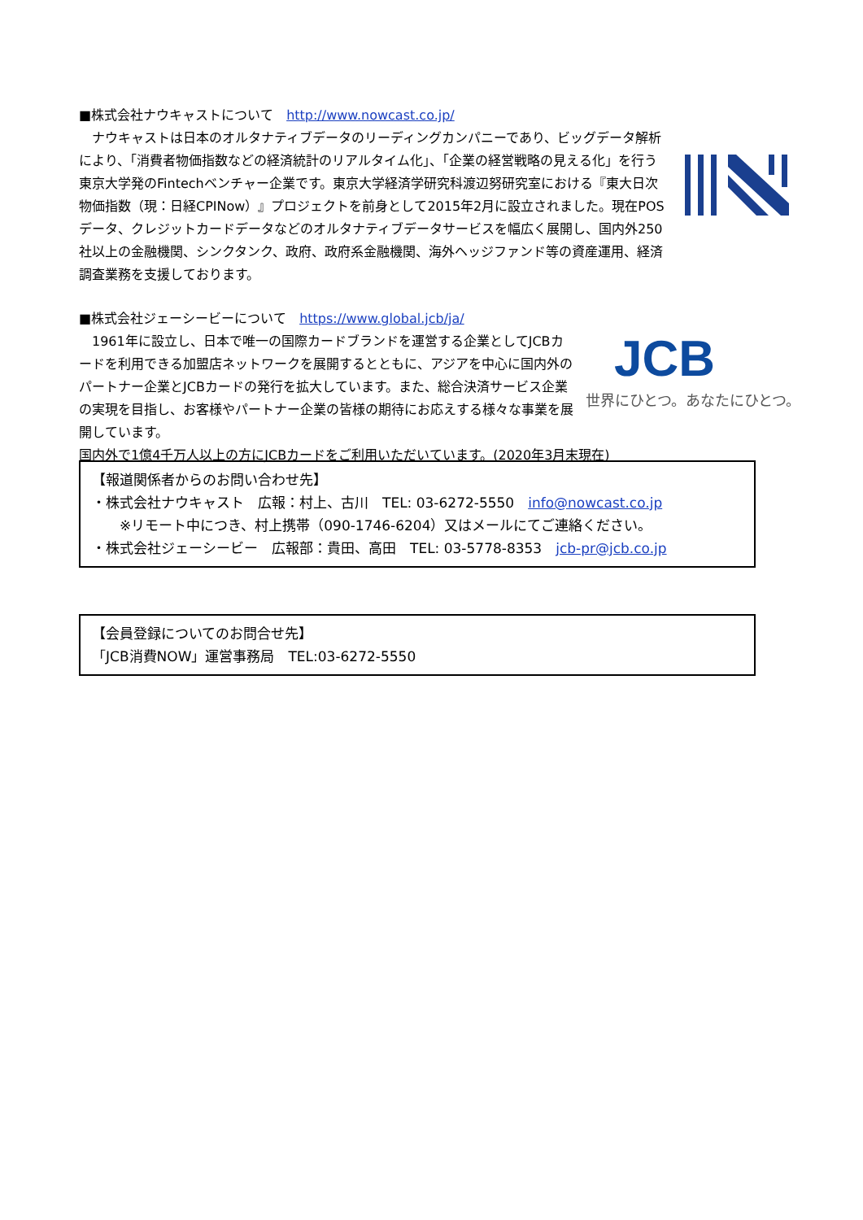■株式会社ナウキャストについて　http://www.nowcast.co.jp/
　ナウキャストは日本のオルタナティブデータのリーディングカンパニーであり、ビッグデータ解析により、「消費者物価指数などの経済統計のリアルタイム化」、「企業の経営戦略の見える化」を行う東京大学発のFintechベンチャー企業です。東京大学経済学研究科渡辺努研究室における『東大日次物価指数（現：日経CPINow）』プロジェクトを前身として2015年2月に設立されました。現在POSデータ、クレジットカードデータなどのオルタナティブデータサービスを幅広く展開し、国内外250社以上の金融機関、シンクタンク、政府、政府系金融機関、海外ヘッジファンド等の資産運用、経済調査業務を支援しております。
■株式会社ジェーシービーについて　https://www.global.jcb/ja/
　1961年に設立し、日本で唯一の国際カードブランドを運営する企業としてJCBカードを利用できる加盟店ネットワークを展開するとともに、アジアを中心に国内外のパートナー企業とJCBカードの発行を拡大しています。また、総合決済サービス企業の実現を目指し、お客様やパートナー企業の皆様の期待にお応えする様々な事業を展開しています。
国内外で1億4千万人以上の方にJCBカードをご利用いただいています。(2020年3月末現在)
JCB
世界にひとつ。あなたにひとつ。
【報道関係者からのお問い合わせ先】
・株式会社ナウキャスト　広報：村上、古川　TEL: 03-6272-5550　info@nowcast.co.jp
　　※リモート中につき、村上携帯（090-1746-6204）又はメールにてご連絡ください。
・株式会社ジェーシービー　広報部：貴田、高田　TEL: 03-5778-8353　jcb-pr@jcb.co.jp
【会員登録についてのお問合せ先】
「JCB消費NOW」運営事務局　TEL:03-6272-5550